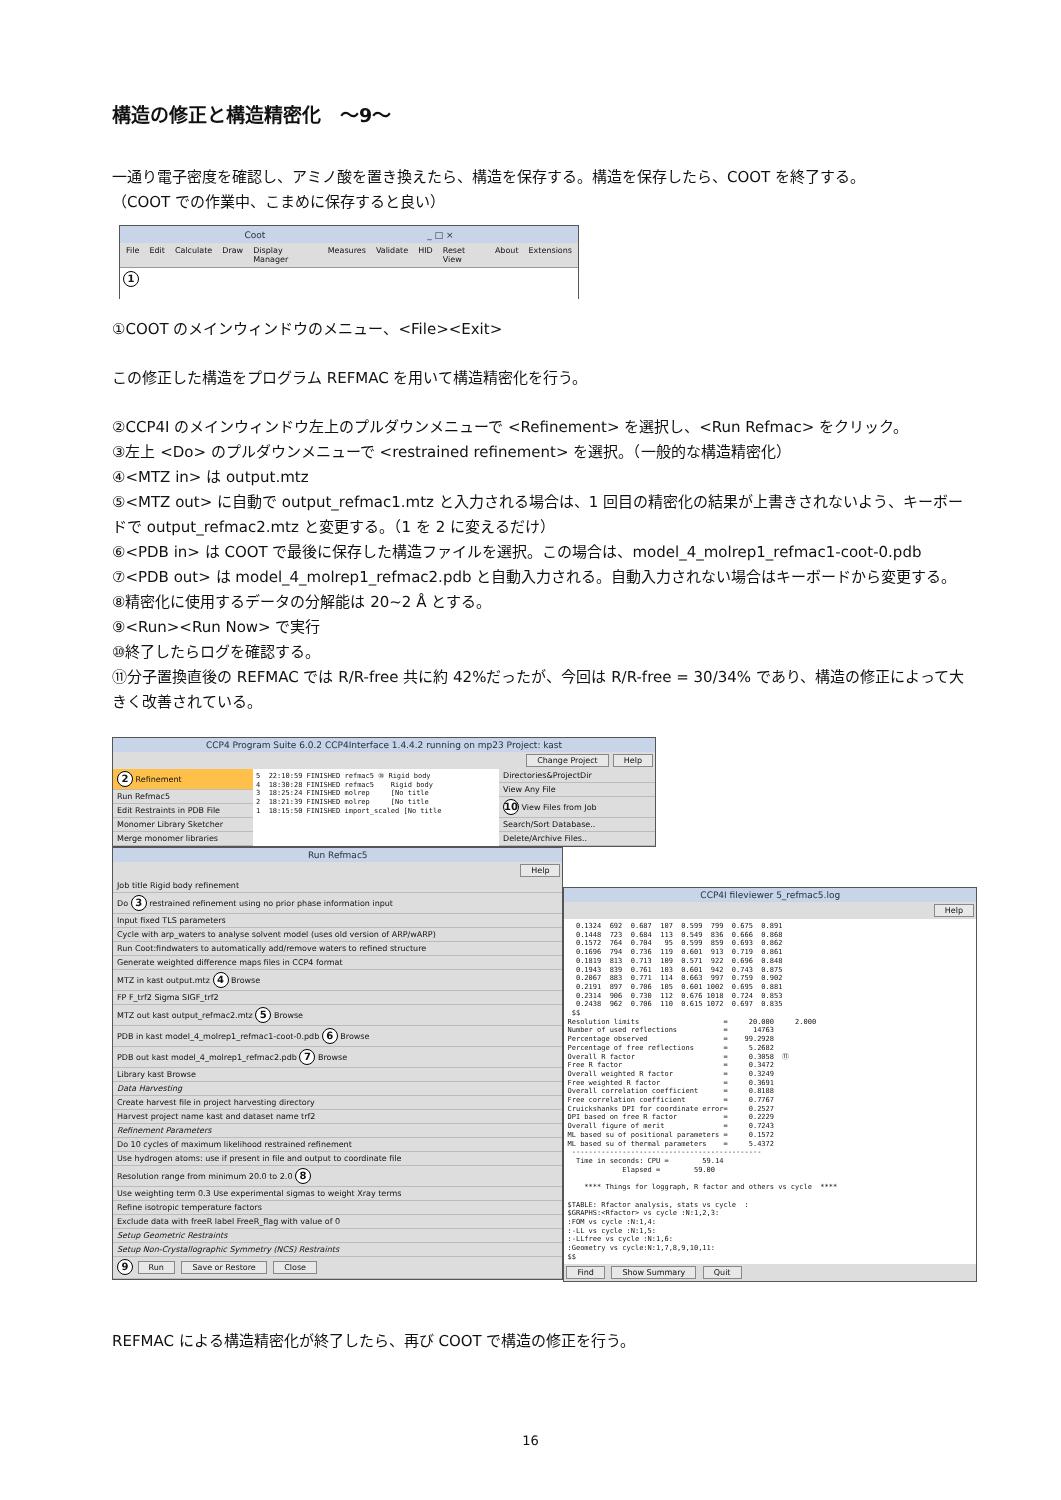構造の修正と構造精密化　～9～
一通り電子密度を確認し、アミノ酸を置き換えたら、構造を保存する。構造を保存したら、COOT を終了する。
（COOT での作業中、こまめに保存すると良い）
Coot　　　　　　　　　　　　　　　　　　_ □ ×
File Edit Calculate Draw Display Manager Measures Validate HID Reset View About Extensions
1
①COOT のメインウィンドウのメニュー、<File><Exit>
この修正した構造をプログラム REFMAC を用いて構造精密化を行う。
②CCP4I のメインウィンドウ左上のプルダウンメニューで <Refinement> を選択し、<Run Refmac> をクリック。
③左上 <Do> のプルダウンメニューで <restrained refinement> を選択。（一般的な構造精密化）
④<MTZ in> は output.mtz
⑤<MTZ out> に自動で output_refmac1.mtz と入力される場合は、1 回目の精密化の結果が上書きされないよう、キーボードで output_refmac2.mtz と変更する。（1 を 2 に変えるだけ）
⑥<PDB in> は COOT で最後に保存した構造ファイルを選択。この場合は、model_4_molrep1_refmac1-coot-0.pdb
⑦<PDB out> は model_4_molrep1_refmac2.pdb と自動入力される。自動入力されない場合はキーボードから変更する。
⑧精密化に使用するデータの分解能は 20~2 Å とする。
⑨<Run><Run Now> で実行
⑩終了したらログを確認する。
⑪分子置換直後の REFMAC では R/R-free 共に約 42%だったが、今回は R/R-free = 30/34% であり、構造の修正によって大きく改善されている。
CCP4 Program Suite 6.0.2 CCP4Interface 1.4.4.2 running on mp23 Project: kast
Change Project Help
2 Refinement
Run Refmac5
Edit Restraints in PDB File
Monomer Library Sketcher
Merge monomer libraries
5  22:10:59 FINISHED refmac5 ⑩ Rigid body
4  18:30:28 FINISHED refmac5    Rigid body
3  18:25:24 FINISHED molrep     [No title
2  18:21:39 FINISHED molrep     [No title
1  18:15:50 FINISHED import_scaled [No title
Directories&ProjectDir
View Any File
10 View Files from Job
Search/Sort Database..
Delete/Archive Files..
Run Refmac5
Help
Job title Rigid body refinement
Do 3 restrained refinement using no prior phase information input
Input fixed TLS parameters
Cycle with arp_waters to analyse solvent model (uses old version of ARP/wARP)
Run Coot:findwaters to automatically add/remove waters to refined structure
Generate weighted difference maps files in CCP4 format
MTZ in kast output.mtz 4 Browse
FP F_trf2 Sigma SIGF_trf2
MTZ out kast output_refmac2.mtz 5 Browse
PDB in kast model_4_molrep1_refmac1-coot-0.pdb 6 Browse
PDB out kast model_4_molrep1_refmac2.pdb 7 Browse
Library kast Browse
Data Harvesting
Create harvest file in project harvesting directory
Harvest project name kast and dataset name trf2
Refinement Parameters
Do 10 cycles of maximum likelihood restrained refinement
Use hydrogen atoms: use if present in file and output to coordinate file
Resolution range from minimum 20.0 to 2.0 8
Use weighting term 0.3 Use experimental sigmas to weight Xray terms
Refine isotropic temperature factors
Exclude data with freeR label FreeR_flag with value of 0
Setup Geometric Restraints
Setup Non-Crystallographic Symmetry (NCS) Restraints
9 Run Save or Restore Close
CCP4I fileviewer 5_refmac5.log
Help
  0.1324  692  0.687  107  0.599  799  0.675  0.891
  0.1448  723  0.684  113  0.549  836  0.666  0.868
  0.1572  764  0.704   95  0.599  859  0.693  0.862
  0.1696  794  0.736  119  0.601  913  0.719  0.861
  0.1819  813  0.713  109  0.571  922  0.696  0.848
  0.1943  839  0.761  103  0.601  942  0.743  0.875
  0.2067  883  0.771  114  0.663  997  0.759  0.902
  0.2191  897  0.706  105  0.601 1002  0.695  0.881
  0.2314  906  0.730  112  0.676 1018  0.724  0.853
  0.2438  962  0.706  110  0.615 1072  0.697  0.835
 $$
Resolution limits                    =     20.000     2.000
Number of used reflections           =      14763
Percentage observed                  =    99.2928
Percentage of free reflections       =     5.2682
Overall R factor                     =     0.3058  ⑪
Free R factor                        =     0.3472
Overall weighted R factor            =     0.3249
Free weighted R factor               =     0.3691
Overall correlation coefficient      =     0.8188
Free correlation coefficient         =     0.7767
Cruickshanks DPI for coordinate error=     0.2527
DPI based on free R factor           =     0.2229
Overall figure of merit              =     0.7243
ML based su of positional parameters =     0.1572
ML based su of thermal parameters    =     5.4372
 ---------------------------------------------
  Time in seconds: CPU =        59.14
             Elapsed =        59.00

    **** Things for loggraph, R factor and others vs cycle  ****

$TABLE: Rfactor analysis, stats vs cycle  :
$GRAPHS:<Rfactor> vs cycle :N:1,2,3:
:FOM vs cycle :N:1,4:
:-LL vs cycle :N:1,5:
:-LLfree vs cycle :N:1,6:
:Geometry vs cycle:N:1,7,8,9,10,11:
$$
Find Show Summary Quit
REFMAC による構造精密化が終了したら、再び COOT で構造の修正を行う。
16